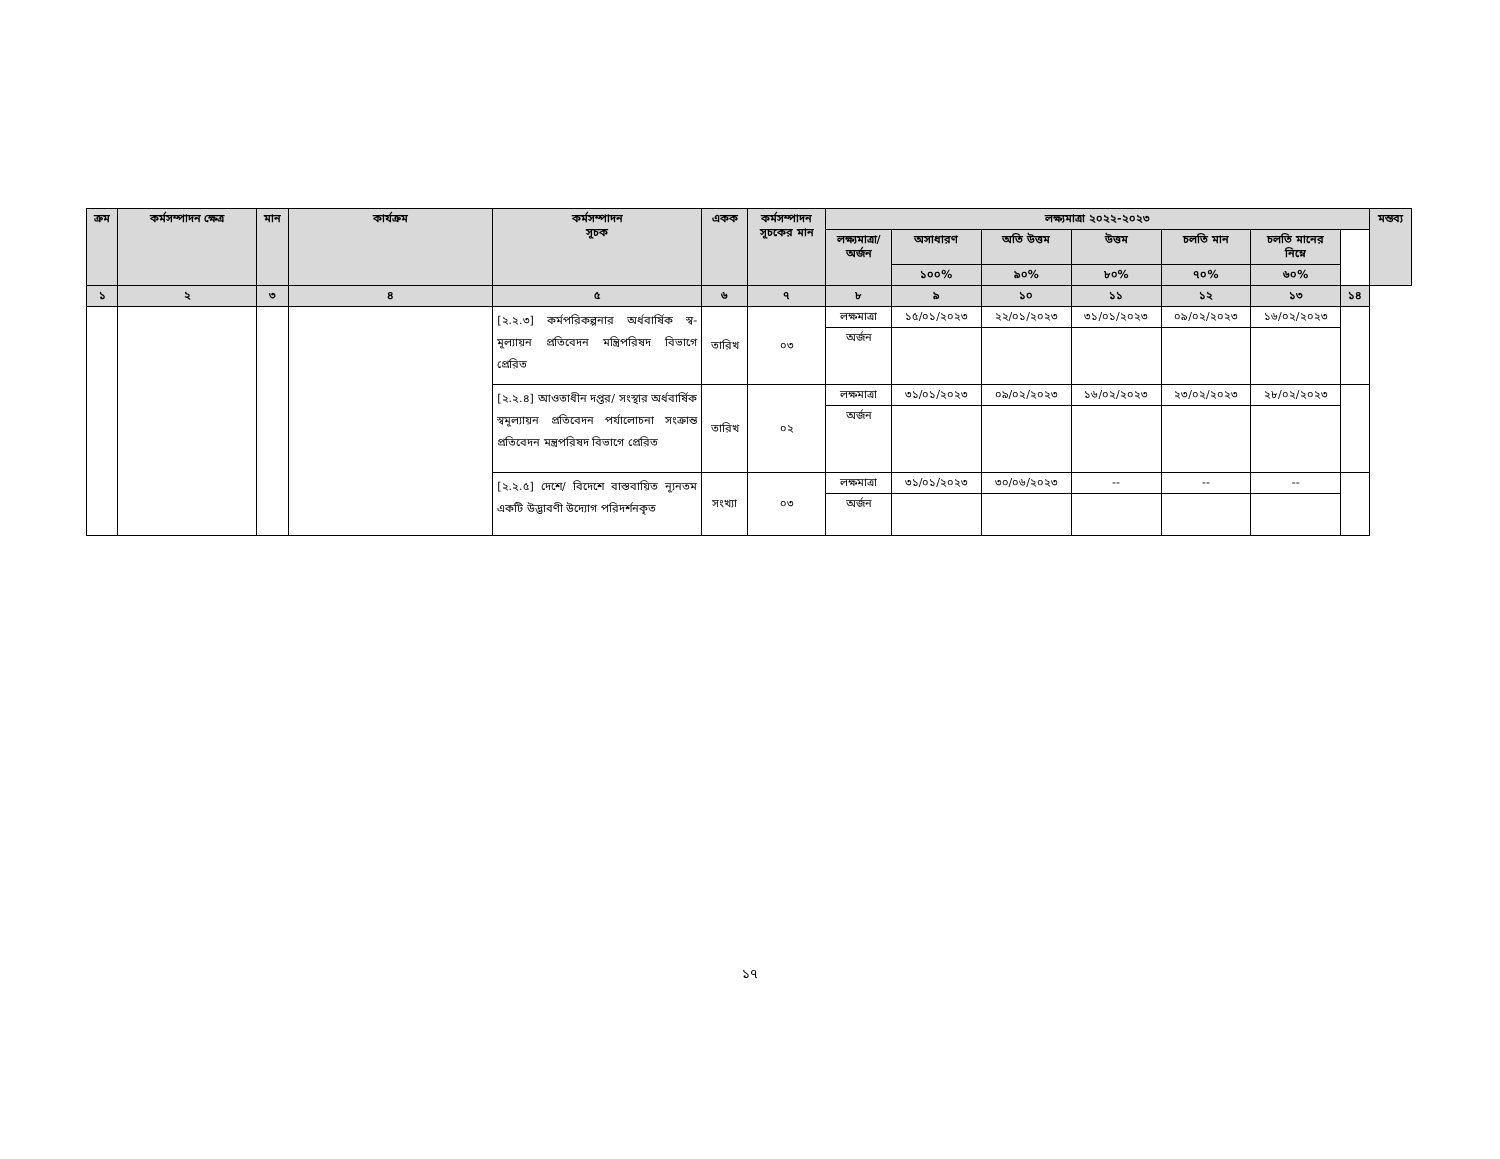| ক্রম | কর্মসম্পাদন ক্ষেত্র | মান | কার্যক্রম | কর্মসম্পাদন সূচক | একক | কর্মসম্পাদন সূচকের মান | লক্ষ্যমাত্রা ২০২২-২০২৩ | | | | | | | মন্তব্য |
| --- | --- | --- | --- | --- | --- | --- | --- | --- | --- | --- | --- | --- | --- | --- |
| | | | | | | | লক্ষ্যমাত্রা/ অর্জন | অসাধারণ | অতি উত্তম | উত্তম | চলতি মান | চলতি মানের নিম্নে | | |
| | | | | | | | | ১০০% | ৯০% | ৮০% | ৭০% | ৬০% | | |
| ১ | ২ | ৩ | ৪ | ৫ | ৬ | ৭ | ৮ | ৯ | ১০ | ১১ | ১২ | ১৩ | ১৪ | |
| | | | | [২.২.৩] কর্মপরিকল্পনার অর্ধবার্ষিক স্ব-মূল্যায়ন প্রতিবেদন মন্ত্রিপরিষদ বিভাগে প্রেরিত | তারিখ | ০৩ | লক্ষমাত্রা | ১৫/০১/২০২৩ | ২২/০১/২০২৩ | ৩১/০১/২০২৩ | ০৯/০২/২০২৩ | ১৬/০২/২০২৩ | | |
| | | | | | | | অর্জন | | | | | | | |
| | | | | [২.২.৪] আওতাধীন দপ্তর/ সংস্থার অর্ধবার্ষিক স্বমূল্যায়ন প্রতিবেদন পর্যালোচনা সংক্রান্ত প্রতিবেদন মন্ত্রপরিষদ বিভাগে প্রেরিত | তারিখ | ০২ | লক্ষমাত্রা | ৩১/০১/২০২৩ | ০৯/০২/২০২৩ | ১৬/০২/২০২৩ | ২৩/০২/২০২৩ | ২৮/০২/২০২৩ | | |
| | | | | | | | অর্জন | | | | | | | |
| | | | | [২.২.৫] দেশে/ বিদেশে বাস্তবায়িত ন্যূনতম একটি উদ্ভাবণী উদ্যোগ পরিদর্শনকৃত | সংখ্যা | ০৩ | লক্ষমাত্রা | ৩১/০১/২০২৩ | ৩০/০৬/২০২৩ | -- | -- | -- | | |
| | | | | | | | অর্জন | | | | | | | |
১৭